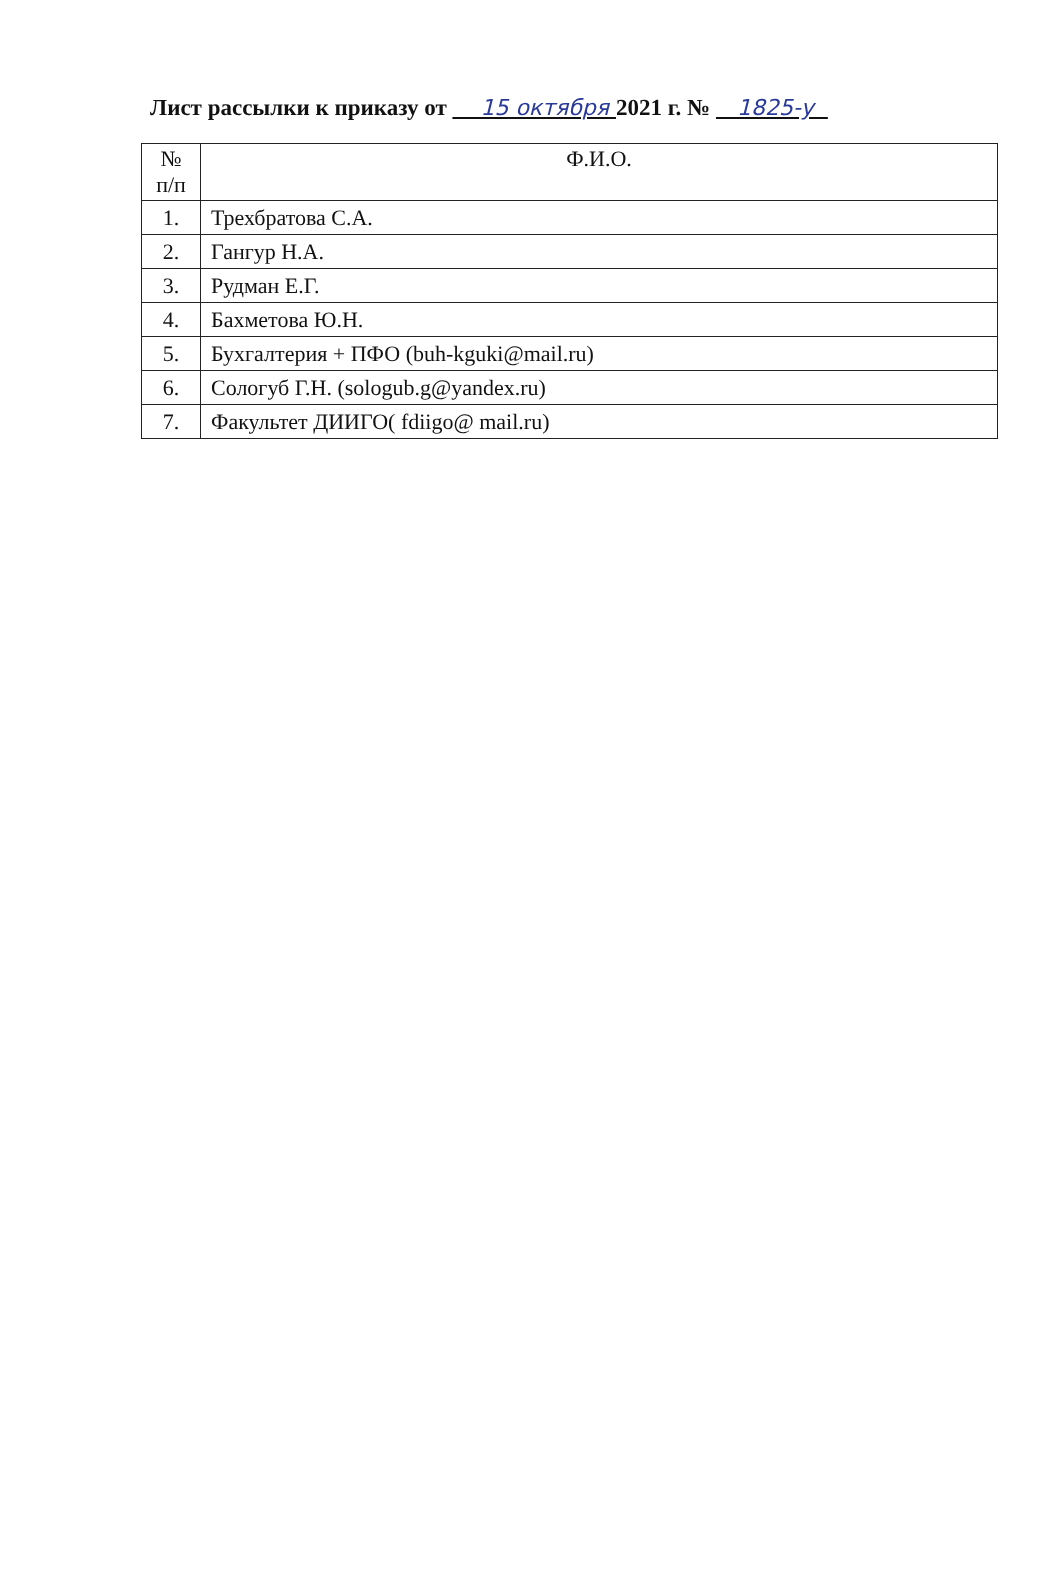Лист рассылки к приказу от 15 октября 2021 г. № 1825-у
| № п/п | Ф.И.О. |
| --- | --- |
| 1. | Трехбратова С.А. |
| 2. | Гангур Н.А. |
| 3. | Рудман Е.Г. |
| 4. | Бахметова Ю.Н. |
| 5. | Бухгалтерия + ПФО (buh-kguki@mail.ru) |
| 6. | Сологуб Г.Н. (sologub.g@yandex.ru) |
| 7. | Факультет ДИИГО( fdiigo@ mail.ru) |